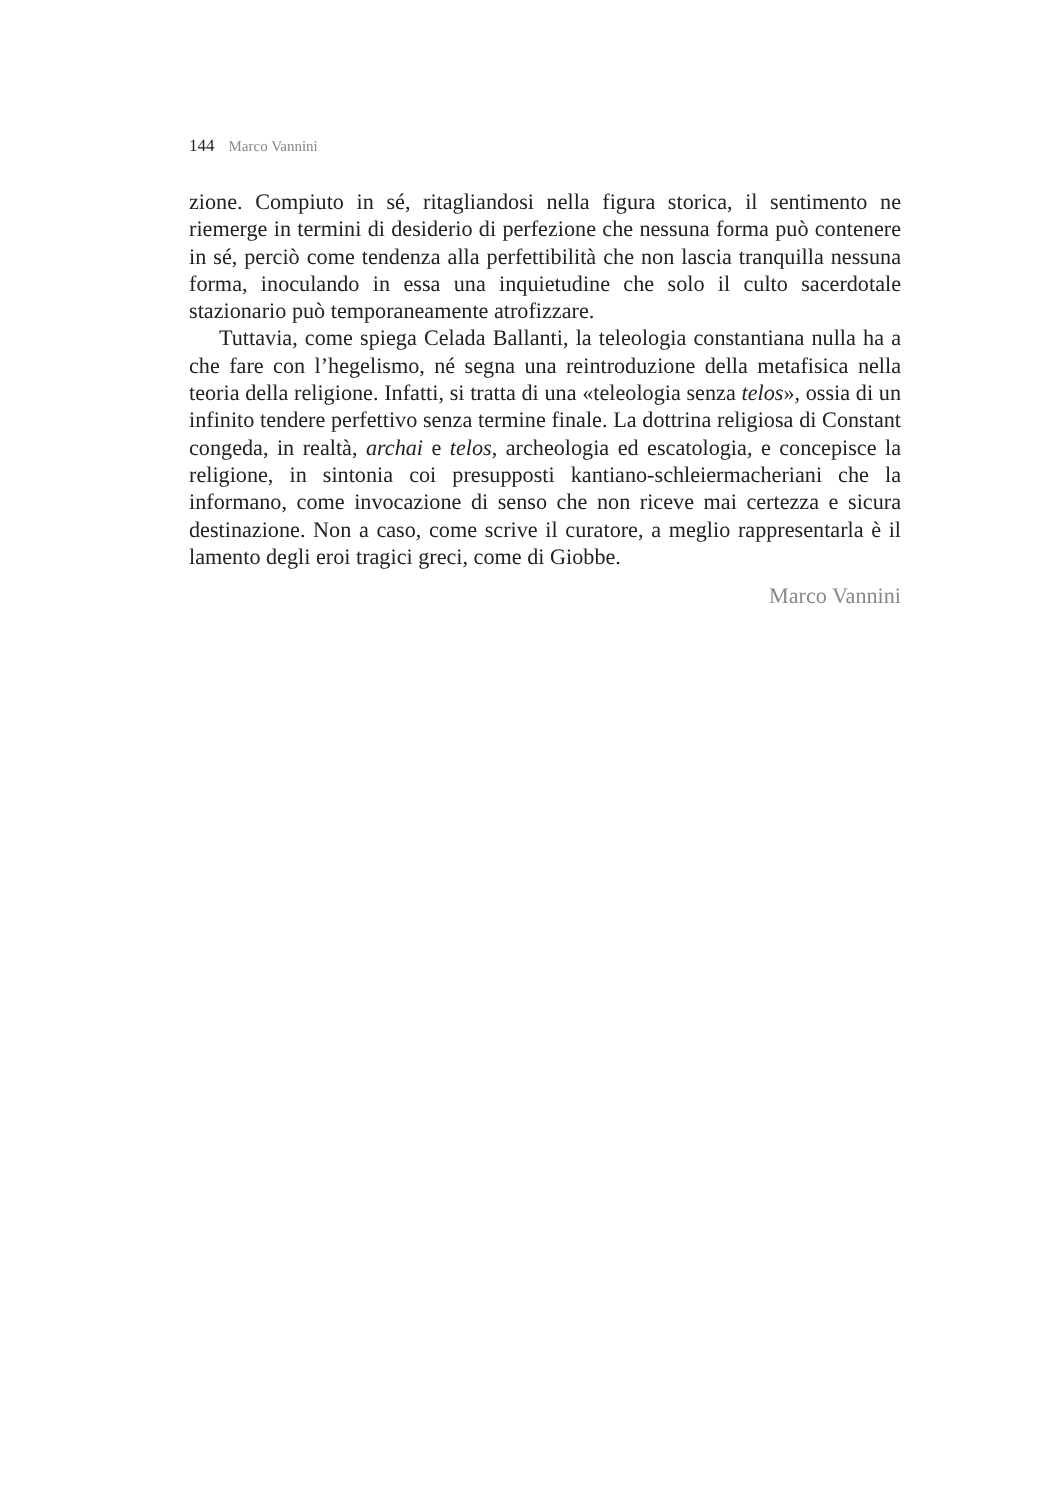144 Marco Vannini
zione. Compiuto in sé, ritagliandosi nella figura storica, il sentimento ne riemerge in termini di desiderio di perfezione che nessuna forma può contenere in sé, perciò come tendenza alla perfettibilità che non lascia tranquilla nessuna forma, inoculando in essa una inquietudine che solo il culto sacerdotale stazionario può temporaneamente atrofizzare.
Tuttavia, come spiega Celada Ballanti, la teleologia constantiana nulla ha a che fare con l’hegelismo, né segna una reintroduzione della metafisica nella teoria della religione. Infatti, si tratta di una «teleologia senza telos», ossia di un infinito tendere perfettivo senza termine finale. La dottrina religiosa di Constant congeda, in realtà, archai e telos, archeologia ed escatologia, e concepisce la religione, in sintonia coi presupposti kantiano-schleiermacheriani che la informano, come invocazione di senso che non riceve mai certezza e sicura destinazione. Non a caso, come scrive il curatore, a meglio rappresentarla è il lamento degli eroi tragici greci, come di Giobbe.
Marco Vannini